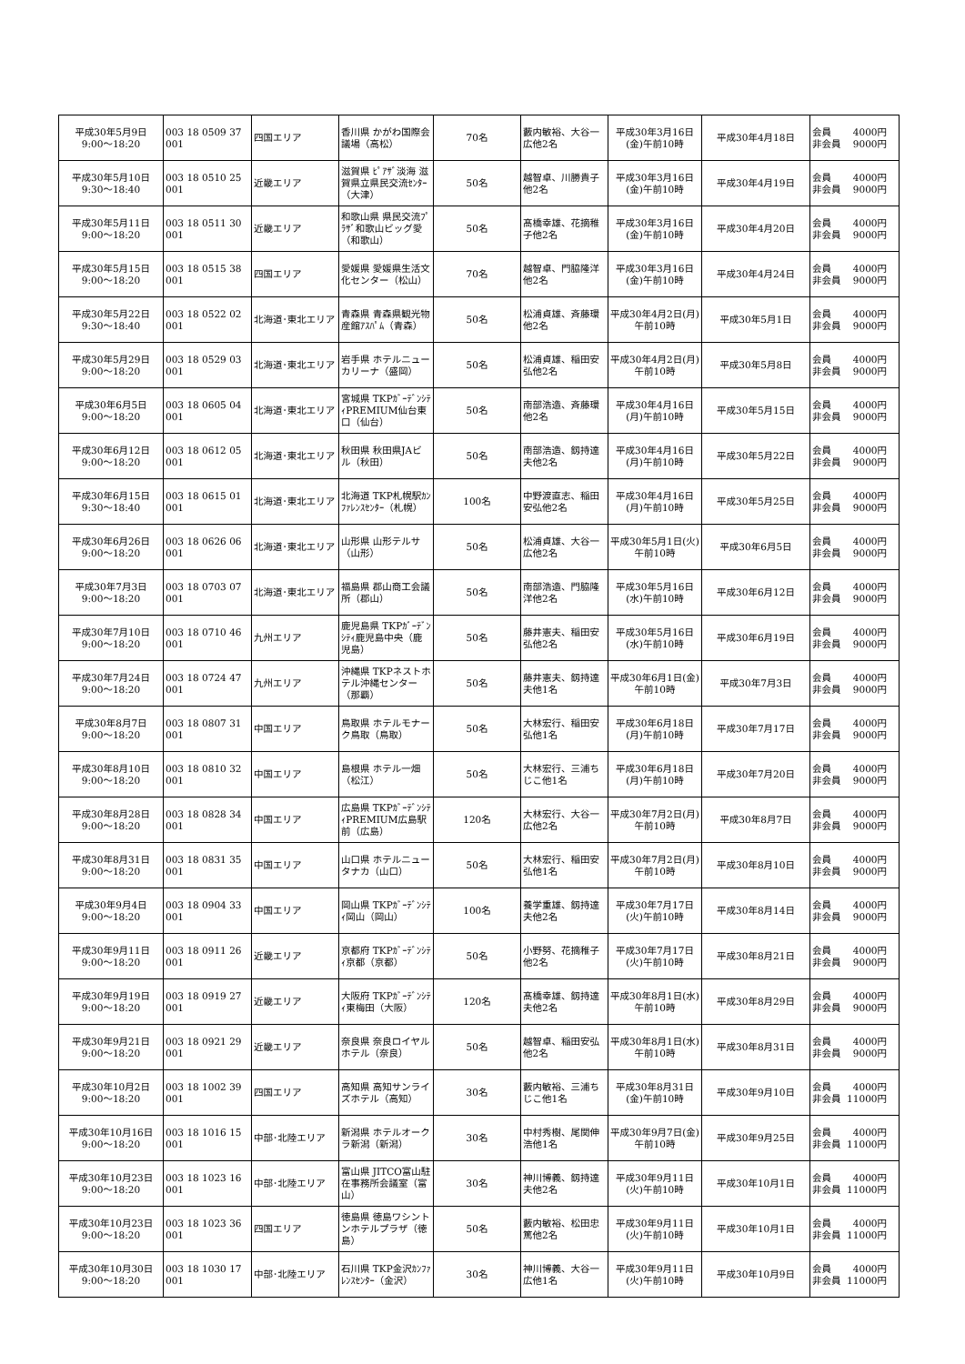| 平成30年5月9日 9:00～18:20 | 003 18 0509 37 001 | 四国エリア | 香川県 かがわ国際会議場（高松） | 70名 | 藪内敏裕、大谷一広他2名 | 平成30年3月16日(金)午前10時 | 平成30年4月18日 | 会員 4000円 非会員 9000円 |
| 平成30年5月10日 9:30～18:40 | 003 18 0510 25 001 | 近畿エリア | 滋賀県 ﾋﾟｱｻﾞ淡海 滋賀県立県民交流ｾﾝﾀｰ（大津） | 50名 | 越智卓、川勝貴子他2名 | 平成30年3月16日(金)午前10時 | 平成30年4月19日 | 会員 4000円 非会員 9000円 |
| 平成30年5月11日 9:00～18:20 | 003 18 0511 30 001 | 近畿エリア | 和歌山県 県民交流ﾌﾟﾗｻﾞ和歌山ビッグ愛（和歌山） | 50名 | 髙橋幸雄、花摘稚子他2名 | 平成30年3月16日(金)午前10時 | 平成30年4月20日 | 会員 4000円 非会員 9000円 |
| 平成30年5月15日 9:00～18:20 | 003 18 0515 38 001 | 四国エリア | 愛媛県 愛媛県生活文化センター（松山） | 70名 | 越智卓、門脇隆洋他2名 | 平成30年3月16日(金)午前10時 | 平成30年4月24日 | 会員 4000円 非会員 9000円 |
| 平成30年5月22日 9:30～18:40 | 003 18 0522 02 001 | 北海道･東北エリア | 青森県 青森県観光物産館ｱｽﾊﾟﾑ（青森） | 50名 | 松浦貞雄、斉藤環他2名 | 平成30年4月2日(月)午前10時 | 平成30年5月1日 | 会員 4000円 非会員 9000円 |
| 平成30年5月29日 9:00～18:20 | 003 18 0529 03 001 | 北海道･東北エリア | 岩手県 ホテルニューカリーナ（盛岡） | 50名 | 松浦貞雄、稲田安弘他2名 | 平成30年4月2日(月)午前10時 | 平成30年5月8日 | 会員 4000円 非会員 9000円 |
| 平成30年6月5日 9:00～18:20 | 003 18 0605 04 001 | 北海道･東北エリア | 宮城県 TKPｶﾞｰﾃﾞﾝｼﾃｨPREMIUM仙台東口（仙台） | 50名 | 南部浩造、斉藤環他2名 | 平成30年4月16日(月)午前10時 | 平成30年5月15日 | 会員 4000円 非会員 9000円 |
| 平成30年6月12日 9:00～18:20 | 003 18 0612 05 001 | 北海道･東北エリア | 秋田県 秋田県JAビル（秋田） | 50名 | 南部浩造、釼持達夫他2名 | 平成30年4月16日(月)午前10時 | 平成30年5月22日 | 会員 4000円 非会員 9000円 |
| 平成30年6月15日 9:30～18:40 | 003 18 0615 01 001 | 北海道･東北エリア | 北海道 TKP札幌駅ｶﾝﾌｧﾚﾝｽｾﾝﾀｰ（札幌） | 100名 | 中野渡直志、稲田安弘他2名 | 平成30年4月16日(月)午前10時 | 平成30年5月25日 | 会員 4000円 非会員 9000円 |
| 平成30年6月26日 9:00～18:20 | 003 18 0626 06 001 | 北海道･東北エリア | 山形県 山形テルサ（山形） | 50名 | 松浦貞雄、大谷一広他2名 | 平成30年5月1日(火)午前10時 | 平成30年6月5日 | 会員 4000円 非会員 9000円 |
| 平成30年7月3日 9:00～18:20 | 003 18 0703 07 001 | 北海道･東北エリア | 福島県 郡山商工会議所（郡山） | 50名 | 南部浩造、門脇隆洋他2名 | 平成30年5月16日(水)午前10時 | 平成30年6月12日 | 会員 4000円 非会員 9000円 |
| 平成30年7月10日 9:00～18:20 | 003 18 0710 46 001 | 九州エリア | 鹿児島県 TKPｶﾞｰﾃﾞﾝｼﾃｨ鹿児島中央（鹿児島） | 50名 | 藤井憲夫、稲田安弘他2名 | 平成30年5月16日(水)午前10時 | 平成30年6月19日 | 会員 4000円 非会員 9000円 |
| 平成30年7月24日 9:00～18:20 | 003 18 0724 47 001 | 九州エリア | 沖縄県 TKPネストホテル沖縄センター（那覇） | 50名 | 藤井憲夫、釼持達夫他1名 | 平成30年6月1日(金)午前10時 | 平成30年7月3日 | 会員 4000円 非会員 9000円 |
| 平成30年8月7日 9:00～18:20 | 003 18 0807 31 001 | 中国エリア | 鳥取県 ホテルモナーク鳥取（鳥取） | 50名 | 大林宏行、稲田安弘他1名 | 平成30年6月18日(月)午前10時 | 平成30年7月17日 | 会員 4000円 非会員 9000円 |
| 平成30年8月10日 9:00～18:20 | 003 18 0810 32 001 | 中国エリア | 島根県 ホテル一畑（松江） | 50名 | 大林宏行、三浦ちじこ他1名 | 平成30年6月18日(月)午前10時 | 平成30年7月20日 | 会員 4000円 非会員 9000円 |
| 平成30年8月28日 9:00～18:20 | 003 18 0828 34 001 | 中国エリア | 広島県 TKPｶﾞｰﾃﾞﾝｼﾃｨPREMIUM広島駅前（広島） | 120名 | 大林宏行、大谷一広他2名 | 平成30年7月2日(月)午前10時 | 平成30年8月7日 | 会員 4000円 非会員 9000円 |
| 平成30年8月31日 9:00～18:20 | 003 18 0831 35 001 | 中国エリア | 山口県 ホテルニュータナカ（山口） | 50名 | 大林宏行、稲田安弘他1名 | 平成30年7月2日(月)午前10時 | 平成30年8月10日 | 会員 4000円 非会員 9000円 |
| 平成30年9月4日 9:00～18:20 | 003 18 0904 33 001 | 中国エリア | 岡山県 TKPｶﾞｰﾃﾞﾝｼﾃｨ岡山（岡山） | 100名 | 養学重雄、釼持達夫他2名 | 平成30年7月17日(火)午前10時 | 平成30年8月14日 | 会員 4000円 非会員 9000円 |
| 平成30年9月11日 9:00～18:20 | 003 18 0911 26 001 | 近畿エリア | 京都府 TKPｶﾞｰﾃﾞﾝｼﾃｨ京都（京都） | 50名 | 小野努、花摘稚子他2名 | 平成30年7月17日(火)午前10時 | 平成30年8月21日 | 会員 4000円 非会員 9000円 |
| 平成30年9月19日 9:00～18:20 | 003 18 0919 27 001 | 近畿エリア | 大阪府 TKPｶﾞｰﾃﾞﾝｼﾃｨ東梅田（大阪） | 120名 | 髙橋幸雄、釼持達夫他2名 | 平成30年8月1日(水)午前10時 | 平成30年8月29日 | 会員 4000円 非会員 9000円 |
| 平成30年9月21日 9:00～18:20 | 003 18 0921 29 001 | 近畿エリア | 奈良県 奈良ロイヤルホテル（奈良） | 50名 | 越智卓、稲田安弘他2名 | 平成30年8月1日(水)午前10時 | 平成30年8月31日 | 会員 4000円 非会員 9000円 |
| 平成30年10月2日 9:00～18:20 | 003 18 1002 39 001 | 四国エリア | 高知県 高知サンライズホテル（高知） | 30名 | 藪内敏裕、三浦ちじこ他1名 | 平成30年8月31日(金)午前10時 | 平成30年9月10日 | 会員 4000円 非会員 11000円 |
| 平成30年10月16日 9:00～18:20 | 003 18 1016 15 001 | 中部･北陸エリア | 新潟県 ホテルオークラ新潟（新潟） | 30名 | 中村秀樹、尾関伸浩他1名 | 平成30年9月7日(金)午前10時 | 平成30年9月25日 | 会員 4000円 非会員 11000円 |
| 平成30年10月23日 9:00～18:20 | 003 18 1023 16 001 | 中部･北陸エリア | 富山県 JITCO富山駐在事務所会議室（富山） | 30名 | 神川博義、釼持達夫他2名 | 平成30年9月11日(火)午前10時 | 平成30年10月1日 | 会員 4000円 非会員 11000円 |
| 平成30年10月23日 9:00～18:20 | 003 18 1023 36 001 | 四国エリア | 徳島県 徳島ワシントンホテルプラザ（徳島） | 50名 | 藪内敏裕、松田忠篤他2名 | 平成30年9月11日(火)午前10時 | 平成30年10月1日 | 会員 4000円 非会員 11000円 |
| 平成30年10月30日 9:00～18:20 | 003 18 1030 17 001 | 中部･北陸エリア | 石川県 TKP金沢ｶﾝﾌｧﾚﾝｽｾﾝﾀｰ（金沢） | 30名 | 神川博義、大谷一広他1名 | 平成30年9月11日(火)午前10時 | 平成30年10月9日 | 会員 4000円 非会員 11000円 |